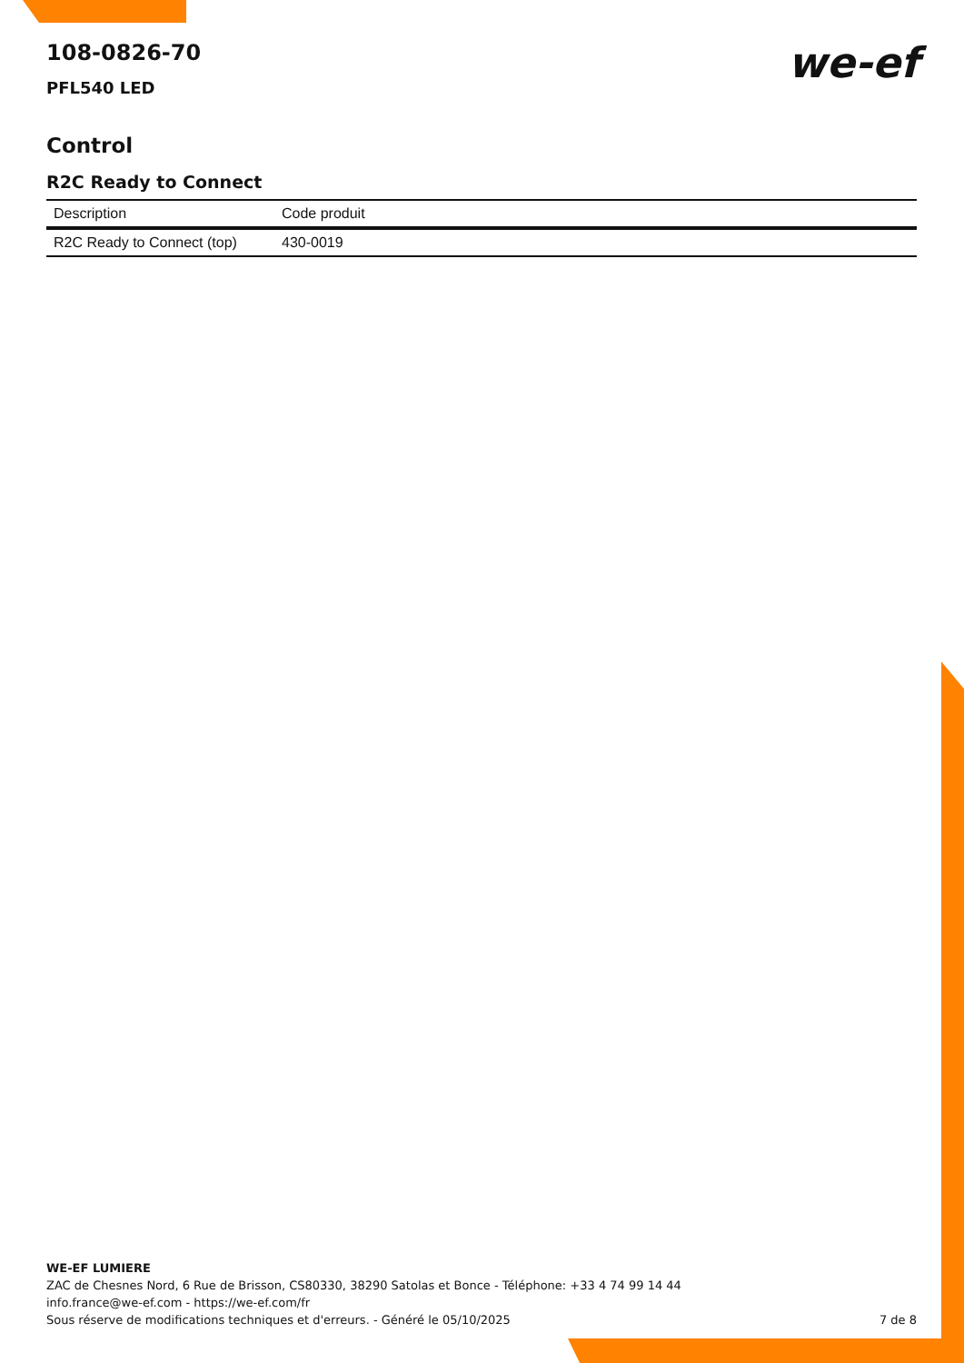we-ef
108-0826-70
PFL540 LED
Control
R2C Ready to Connect
| Description | Code produit |
| --- | --- |
| R2C Ready to Connect (top) | 430-0019 |
WE-EF LUMIERE
ZAC de Chesnes Nord, 6 Rue de Brisson, CS80330, 38290 Satolas et Bonce - Téléphone: +33 4 74 99 14 44
info.france@we-ef.com - https://we-ef.com/fr
7 de 8 Sous réserve de modifications techniques et d'erreurs. - Généré le 05/10/2025